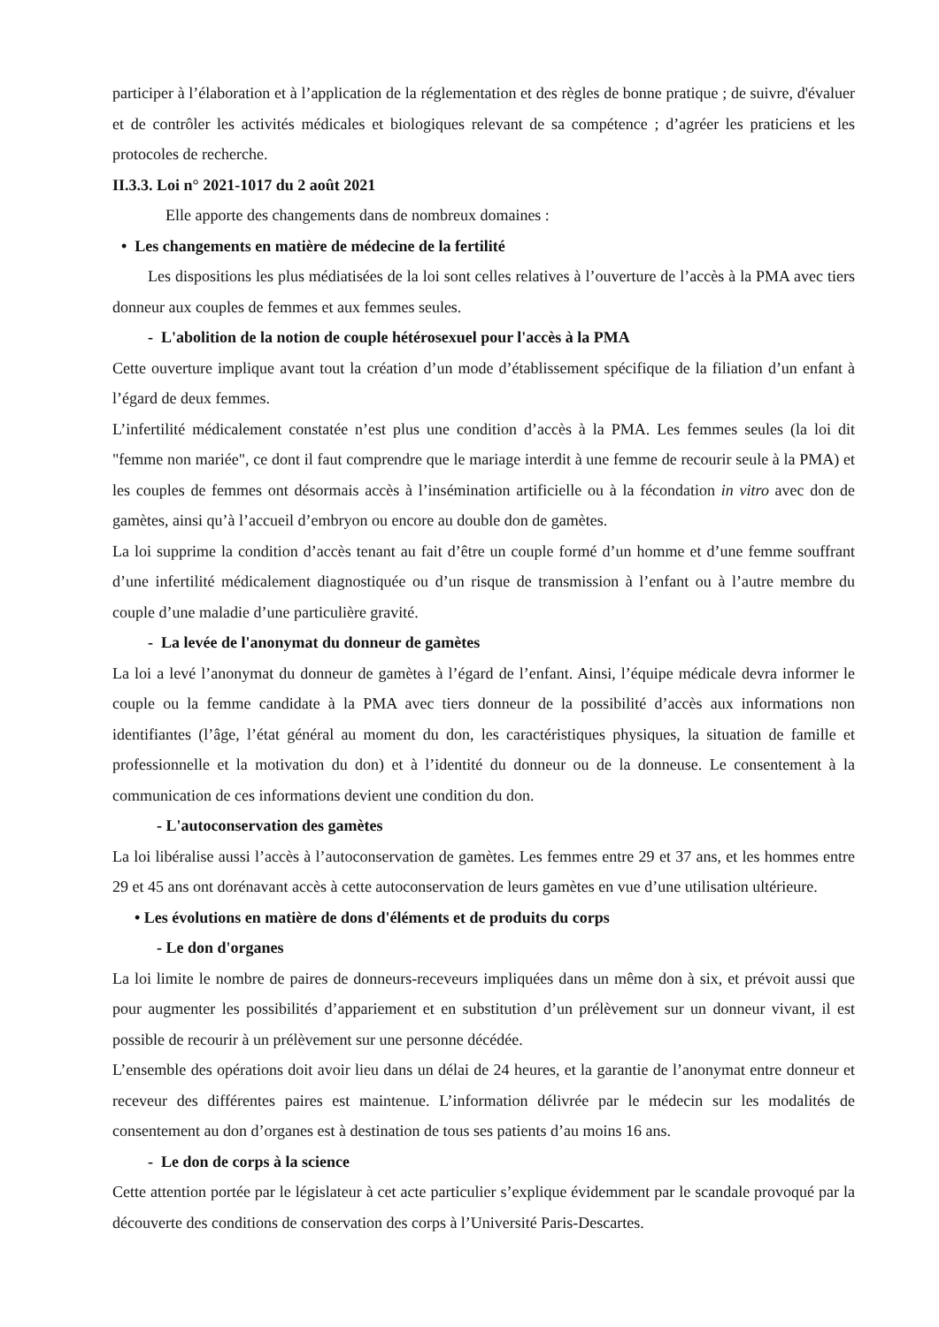participer à l’élaboration et à l’application de la réglementation et des règles de bonne pratique ; de suivre, d'évaluer et de contrôler les activités médicales et biologiques relevant de sa compétence ; d’agréer les praticiens et les protocoles de recherche.
II.3.3. Loi n° 2021-1017 du 2 août 2021
Elle apporte des changements dans de nombreux domaines :
• Les changements en matière de médecine de la fertilité
Les dispositions les plus médiatisées de la loi sont celles relatives à l’ouverture de l’accès à la PMA avec tiers donneur aux couples de femmes et aux femmes seules.
- L'abolition de la notion de couple hétérosexuel pour l'accès à la PMA
Cette ouverture implique avant tout la création d’un mode d’établissement spécifique de la filiation d’un enfant à l’égard de deux femmes.
L’infertilité médicalement constatée n’est plus une condition d’accès à la PMA. Les femmes seules (la loi dit "femme non mariée", ce dont il faut comprendre que le mariage interdit à une femme de recourir seule à la PMA) et les couples de femmes ont désormais accès à l’insémination artificielle ou à la fécondation in vitro avec don de gamètes, ainsi qu’à l’accueil d’embryon ou encore au double don de gamètes.
La loi supprime la condition d’accès tenant au fait d’être un couple formé d’un homme et d’une femme souffrant d’une infertilité médicalement diagnostiquée ou d’un risque de transmission à l’enfant ou à l’autre membre du couple d’une maladie d’une particulière gravité.
- La levée de l'anonymat du donneur de gamètes
La loi a levé l’anonymat du donneur de gamètes à l’égard de l’enfant. Ainsi, l’équipe médicale devra informer le couple ou la femme candidate à la PMA avec tiers donneur de la possibilité d’accès aux informations non identifiantes (l’âge, l’état général au moment du don, les caractéristiques physiques, la situation de famille et professionnelle et la motivation du don) et à l’identité du donneur ou de la donneuse. Le consentement à la communication de ces informations devient une condition du don.
- L'autoconservation des gamètes
La loi libéralise aussi l’accès à l’autoconservation de gamètes. Les femmes entre 29 et 37 ans, et les hommes entre 29 et 45 ans ont dorénavant accès à cette autoconservation de leurs gamètes en vue d’une utilisation ultérieure.
• Les évolutions en matière de dons d'éléments et de produits du corps
- Le don d'organes
La loi limite le nombre de paires de donneurs-receveurs impliquées dans un même don à six, et prévoit aussi que pour augmenter les possibilités d’appariement et en substitution d’un prélèvement sur un donneur vivant, il est possible de recourir à un prélèvement sur une personne décédée.
L’ensemble des opérations doit avoir lieu dans un délai de 24 heures, et la garantie de l’anonymat entre donneur et receveur des différentes paires est maintenue. L’information délivrée par le médecin sur les modalités de consentement au don d’organes est à destination de tous ses patients d’au moins 16 ans.
- Le don de corps à la science
Cette attention portée par le législateur à cet acte particulier s’explique évidemment par le scandale provoqué par la découverte des conditions de conservation des corps à l’Université Paris-Descartes.